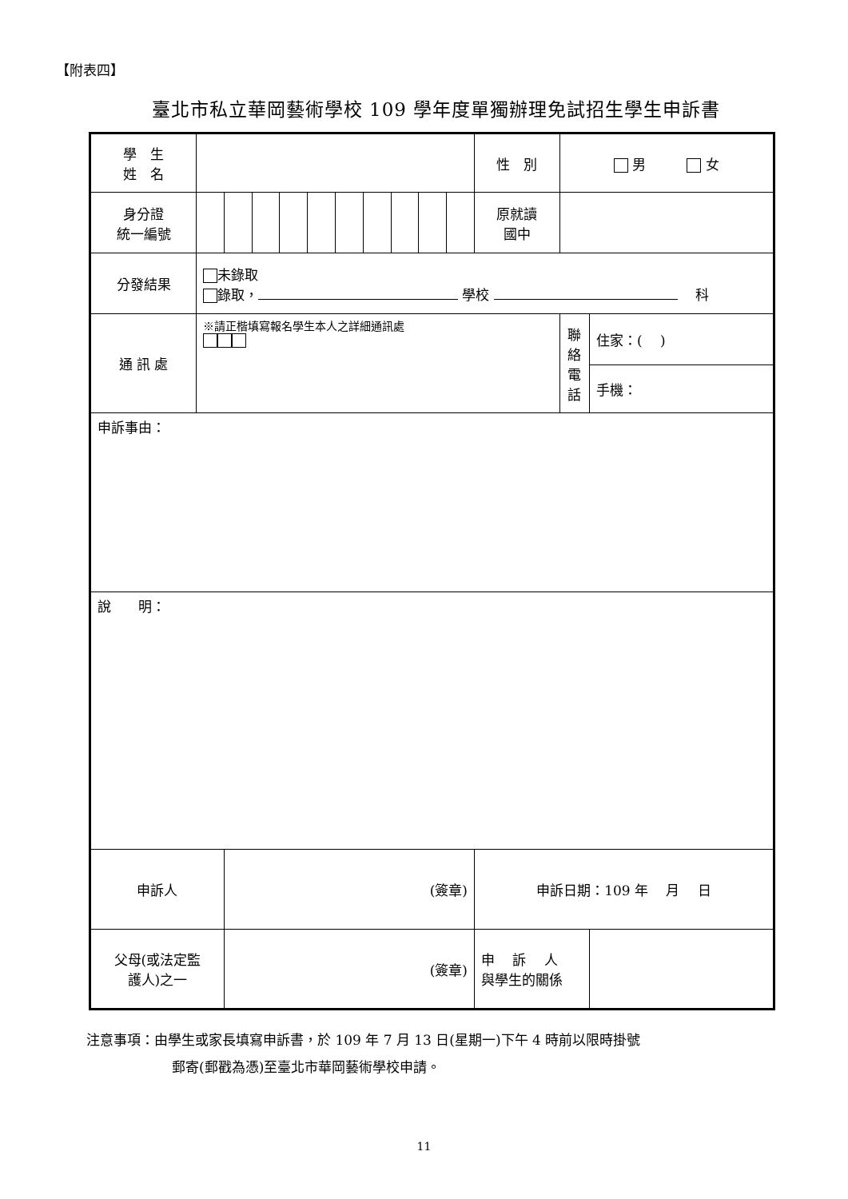【附表四】
臺北市私立華岡藝術學校 109 學年度單獨辦理免試招生學生申訴書
| 學 生 姓 名 | | | | | | | | | | | 性 別 | 男 女 | |
| 身分證 統一編號 | | | | | | | | | | | 原就讀 國中 | | |
| 分發結果 | 未錄取 錄取， 學校 科 | | | | | | | | | | | | |
| 通 訊 處 | ※請正楷填寫報名學生本人之詳細通訊處 | | | | | | | | | | | 聯 絡 電 話 | 住家：( ) |
| | | | | | | | | | | | | | 手機： |
| 申訴事由： | | | | | | | | | | | | | |
| 說 明： | | | | | | | | | | | | | |
| 申訴人 | | (簽章) | | | | | | | | | 申訴日期：109 年 月 日 | | |
| 父母(或法定監 護人)之一 | | (簽章) | | | | | | | | | 申 訴 人 與學生的關係 | | |
注意事項：由學生或家長填寫申訴書，於 109 年 7 月 13 日(星期一)下午 4 時前以限時掛號
郵寄(郵戳為憑)至臺北市華岡藝術學校申請。
11